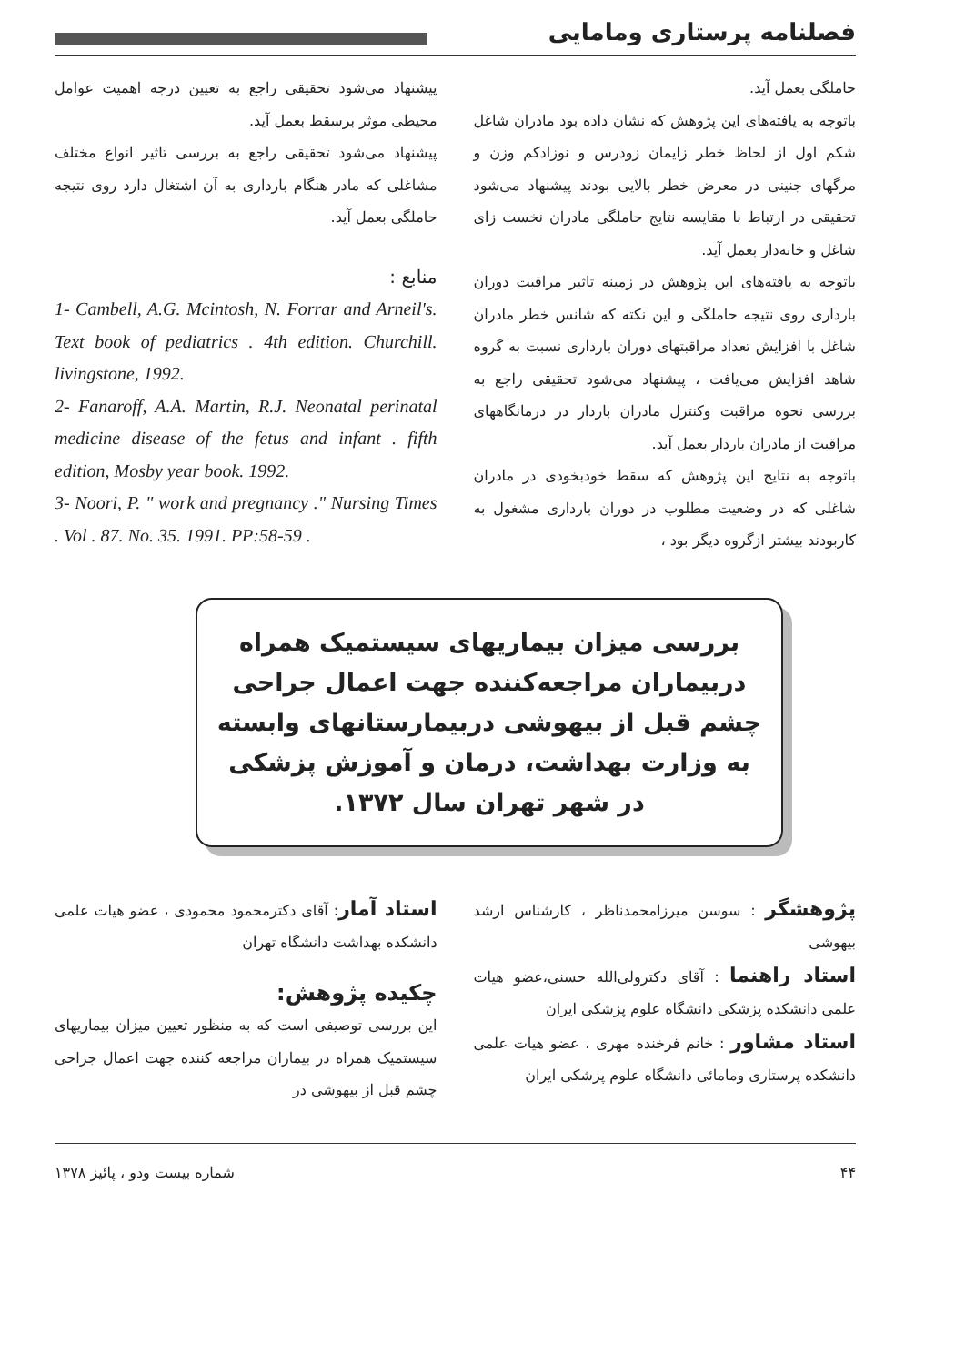فصلنامه پرستاری ومامایی
حاملگی بعمل آید.
باتوجه به یافته‌های این پژوهش که نشان داده بود مادران شاغل شکم اول از لحاظ خطر زایمان زودرس و نوزادکم وزن و مرگهای جنینی در معرض خطر بالایی بودند پیشنهاد می‌شود تحقیقی در ارتباط با مقایسه نتایج حاملگی مادران نخست زای شاغل و خانه‌دار بعمل آید.
باتوجه به یافته‌های این پژوهش در زمینه تاثیر مراقبت دوران بارداری روی نتیجه حاملگی و این نکته که شانس خطر مادران شاغل با افزایش تعداد مراقبتهای دوران بارداری نسبت به گروه شاهد افزایش می‌یافت ، پیشنهاد می‌شود تحقیقی راجع به بررسی نحوه مراقبت وکنترل مادران باردار در درمانگاههای مراقبت از مادران باردار بعمل آید.
باتوجه به نتایج این پژوهش که سقط خودبخودی در مادران شاغلی که در وضعیت مطلوب در دوران بارداری مشغول به کاربودند بیشتر ازگروه دیگر بود ،
پیشنهاد می‌شود تحقیقی راجع به تعیین درجه اهمیت عوامل محیطی موثر برسقط بعمل آید.
پیشنهاد می‌شود تحقیقی راجع به بررسی تاثیر انواع مختلف مشاغلی که مادر هنگام بارداری به آن اشتغال دارد روی نتیجه حاملگی بعمل آید.
منابع :
1- Cambell, A.G. Mcintosh, N. Forrar and Arneil's. Text book of pediatrics . 4th edition. Churchill. livingstone, 1992.
2- Fanaroff, A.A. Martin, R.J. Neonatal perinatal medicine disease of the fetus and infant . fifth edition, Mosby year book. 1992.
3- Noori, P. " work and pregnancy ." Nursing Times . Vol . 87. No. 35. 1991. PP:58-59 .
بررسی میزان بیماریهای سیستمیک همراه دربیماران مراجعه‌کننده جهت اعمال جراحی چشم قبل از بیهوشی دربیمارستانهای وابسته به وزارت بهداشت، درمان و آموزش پزشکی در شهر تهران سال ۱۳۷۲.
پژوهشگر : سوسن میرزامحمدناظر ، کارشناس ارشد بیهوشی
استاد راهنما : آقای دکترولی‌الله حسنی،عضو هیات علمی دانشکده پزشکی دانشگاه علوم پزشکی ایران
استاد مشاور : خانم فرخنده مهری ، عضو هیات علمی دانشکده پرستاری ومامائی دانشگاه علوم پزشکی ایران
استاد آمار: آقای دکترمحمود محمودی ، عضو هیات علمی دانشکده بهداشت دانشگاه تهران
چکیده پژوهش:
این بررسی توصیفی است که به منظور تعیین میزان بیماریهای سیستمیک همراه در بیماران مراجعه کننده جهت اعمال جراحی چشم قبل از بیهوشی در
۴۴ شماره بیست ودو ، پائیز ۱۳۷۸